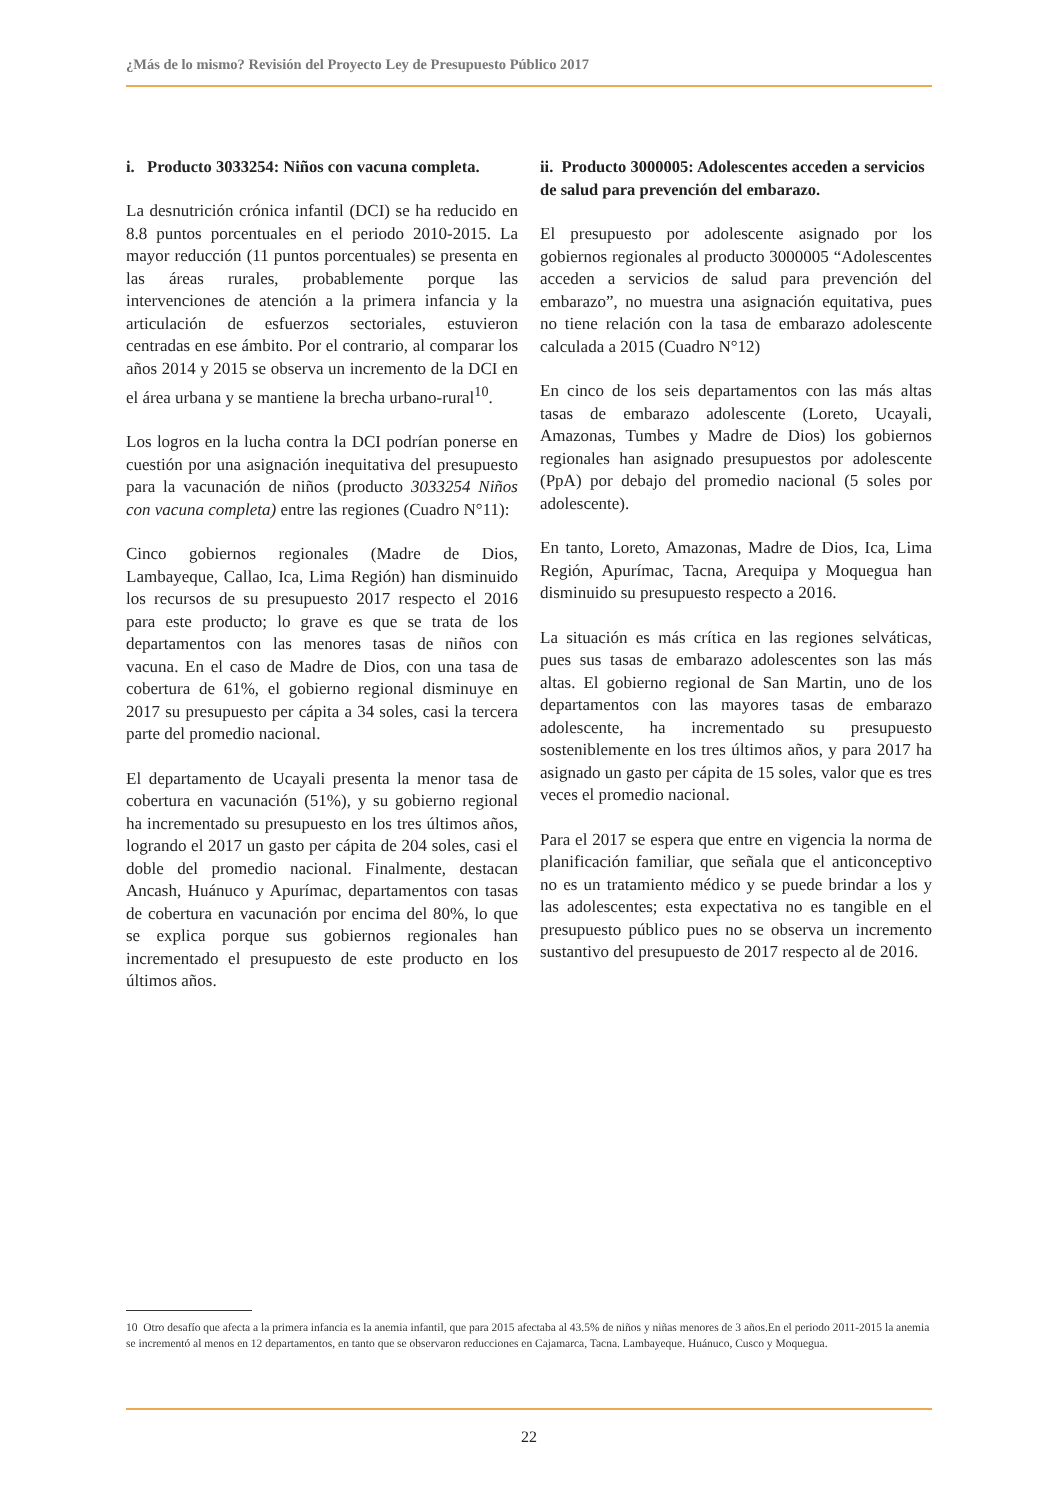¿Más de lo mismo? Revisión del Proyecto Ley de Presupuesto Público 2017
i. Producto 3033254: Niños con vacuna completa.
La desnutrición crónica infantil (DCI) se ha reducido en 8.8 puntos porcentuales en el periodo 2010-2015. La mayor reducción (11 puntos porcentuales) se presenta en las áreas rurales, probablemente porque las intervenciones de atención a la primera infancia y la articulación de esfuerzos sectoriales, estuvieron centradas en ese ámbito. Por el contrario, al comparar los años 2014 y 2015 se observa un incremento de la DCI en el área urbana y se mantiene la brecha urbano-rural<sup>10</sup>.
Los logros en la lucha contra la DCI podrían ponerse en cuestión por una asignación inequitativa del presupuesto para la vacunación de niños (producto 3033254 Niños con vacuna completa) entre las regiones (Cuadro N°11):
Cinco gobiernos regionales (Madre de Dios, Lambayeque, Callao, Ica, Lima Región) han disminuido los recursos de su presupuesto 2017 respecto el 2016 para este producto; lo grave es que se trata de los departamentos con las menores tasas de niños con vacuna. En el caso de Madre de Dios, con una tasa de cobertura de 61%, el gobierno regional disminuye en 2017 su presupuesto per cápita a 34 soles, casi la tercera parte del promedio nacional.
El departamento de Ucayali presenta la menor tasa de cobertura en vacunación (51%), y su gobierno regional ha incrementado su presupuesto en los tres últimos años, logrando el 2017 un gasto per cápita de 204 soles, casi el doble del promedio nacional. Finalmente, destacan Ancash, Huánuco y Apurímac, departamentos con tasas de cobertura en vacunación por encima del 80%, lo que se explica porque sus gobiernos regionales han incrementado el presupuesto de este producto en los últimos años.
ii. Producto 3000005: Adolescentes acceden a servicios de salud para prevención del embarazo.
El presupuesto por adolescente asignado por los gobiernos regionales al producto 3000005 “Adolescentes acceden a servicios de salud para prevención del embarazo”, no muestra una asignación equitativa, pues no tiene relación con la tasa de embarazo adolescente calculada a 2015 (Cuadro N°12)
En cinco de los seis departamentos con las más altas tasas de embarazo adolescente (Loreto, Ucayali, Amazonas, Tumbes y Madre de Dios) los gobiernos regionales han asignado presupuestos por adolescente (PpA) por debajo del promedio nacional (5 soles por adolescente).
En tanto, Loreto, Amazonas, Madre de Dios, Ica, Lima Región, Apurímac, Tacna, Arequipa y Moquegua han disminuido su presupuesto respecto a 2016.
La situación es más crítica en las regiones selváticas, pues sus tasas de embarazo adolescentes son las más altas. El gobierno regional de San Martin, uno de los departamentos con las mayores tasas de embarazo adolescente, ha incrementado su presupuesto sosteniblemente en los tres últimos años, y para 2017 ha asignado un gasto per cápita de 15 soles, valor que es tres veces el promedio nacional.
Para el 2017 se espera que entre en vigencia la norma de planificación familiar, que señala que el anticonceptivo no es un tratamiento médico y se puede brindar a los y las adolescentes; esta expectativa no es tangible en el presupuesto público pues no se observa un incremento sustantivo del presupuesto de 2017 respecto al de 2016.
10 Otro desafío que afecta a la primera infancia es la anemia infantil, que para 2015 afectaba al 43.5% de niños y niñas menores de 3 años.En el periodo 2011-2015 la anemia se incrementó al menos en 12 departamentos, en tanto que se observaron reducciones en Cajamarca, Tacna. Lambayeque. Huánuco, Cusco y Moquegua.
22